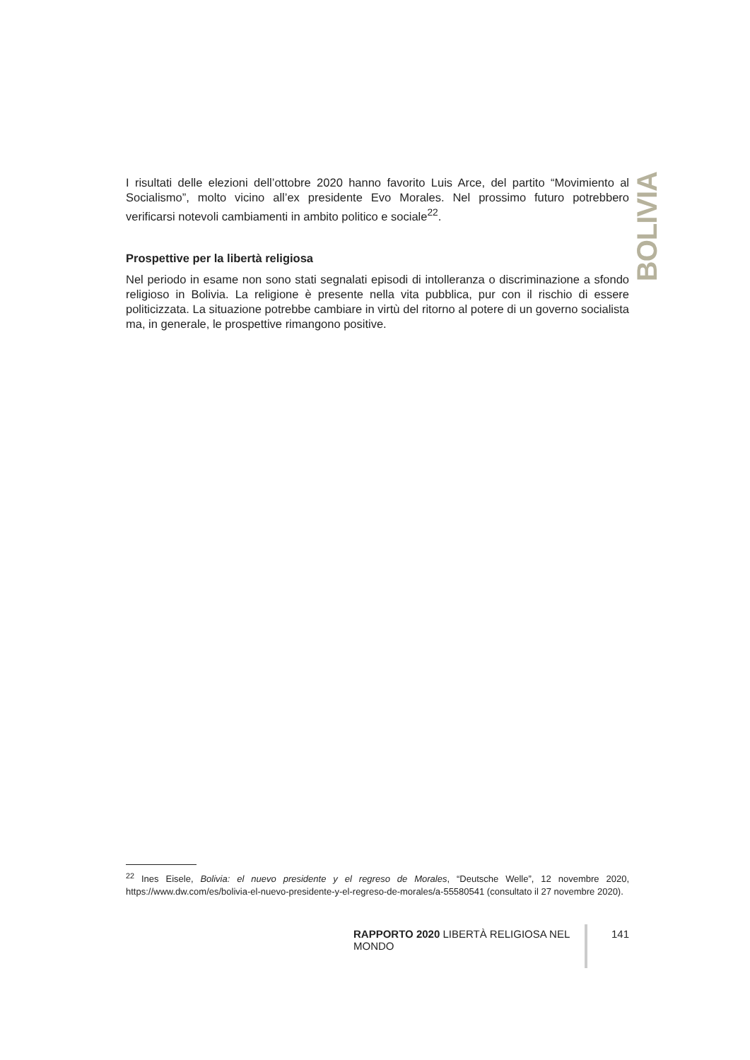I risultati delle elezioni dell’ottobre 2020 hanno favorito Luis Arce, del partito “Movimiento al Socialismo”, molto vicino all’ex presidente Evo Morales. Nel prossimo futuro potrebbero verificarsi notevoli cambiamenti in ambito politico e sociale<sup>22</sup>.
Prospettive per la libertà religiosa
Nel periodo in esame non sono stati segnalati episodi di intolleranza o discriminazione a sfondo religioso in Bolivia. La religione è presente nella vita pubblica, pur con il rischio di essere politicizzata. La situazione potrebbe cambiare in virtù del ritorno al potere di un governo socialista ma, in generale, le prospettive rimangono positive.
BOLIVIA
<sup>22</sup> Ines Eisele, Bolivia: el nuevo presidente y el regreso de Morales, “Deutsche Welle”, 12 novembre 2020, https://www.dw.com/es/bolivia-el-nuevo-presidente-y-el-regreso-de-morales/a-55580541 (consultato il 27 novembre 2020).
RAPPORTO 2020 LIBERTÀ RELIGIOSA NEL MONDO 141